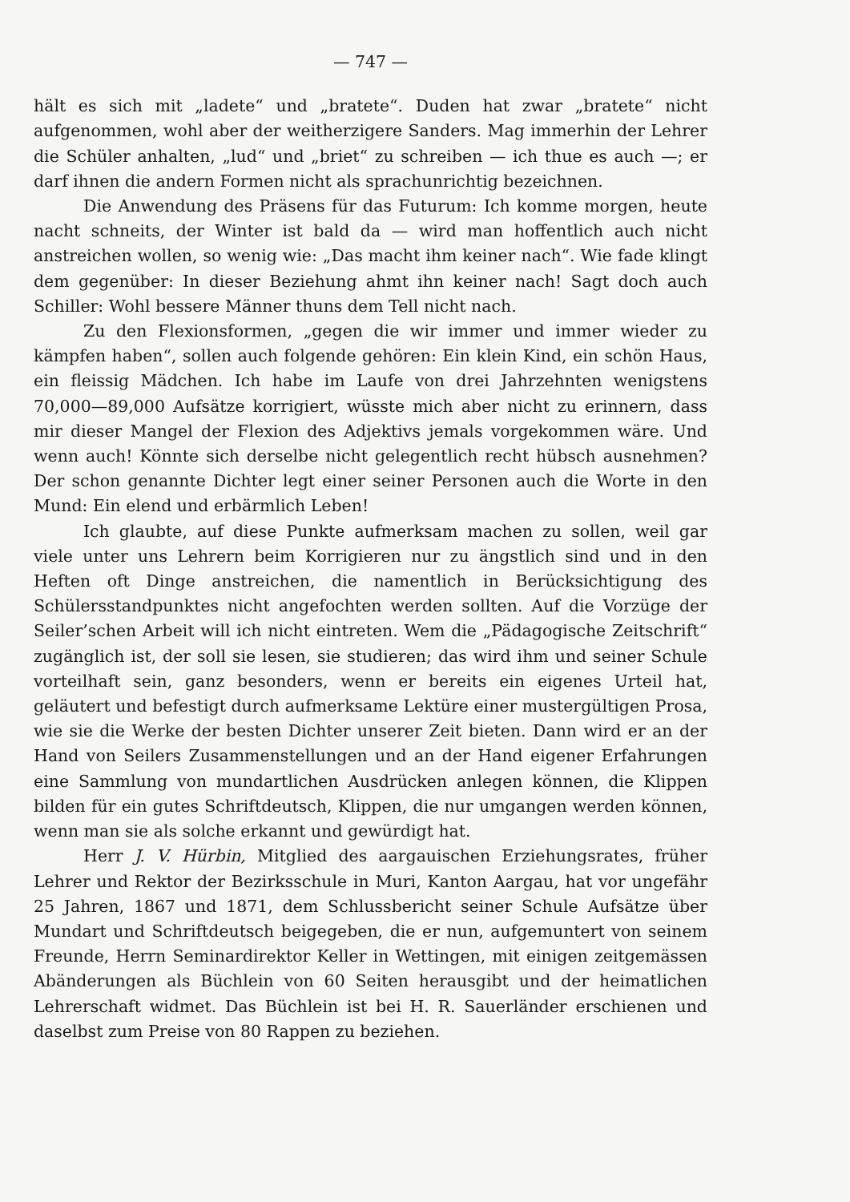— 747 —
hält es sich mit „ladete“ und „bratete“. Duden hat zwar „bratete“ nicht aufgenommen, wohl aber der weitherzigere Sanders. Mag immerhin der Lehrer die Schüler anhalten, „lud“ und „briet“ zu schreiben — ich thue es auch —; er darf ihnen die andern Formen nicht als sprachunrichtig bezeichnen.
Die Anwendung des Präsens für das Futurum: Ich komme morgen, heute nacht schneits, der Winter ist bald da — wird man hoffentlich auch nicht anstreichen wollen, so wenig wie: „Das macht ihm keiner nach“. Wie fade klingt dem gegenüber: In dieser Beziehung ahmt ihn keiner nach! Sagt doch auch Schiller: Wohl bessere Männer thuns dem Tell nicht nach.
Zu den Flexionsformen, „gegen die wir immer und immer wieder zu kämpfen haben“, sollen auch folgende gehören: Ein klein Kind, ein schön Haus, ein fleissig Mädchen. Ich habe im Laufe von drei Jahrzehnten wenigstens 70,000—89,000 Aufsätze korrigiert, wüsste mich aber nicht zu erinnern, dass mir dieser Mangel der Flexion des Adjektivs jemals vorgekommen wäre. Und wenn auch! Könnte sich derselbe nicht gelegentlich recht hübsch ausnehmen? Der schon genannte Dichter legt einer seiner Personen auch die Worte in den Mund: Ein elend und erbärmlich Leben!
Ich glaubte, auf diese Punkte aufmerksam machen zu sollen, weil gar viele unter uns Lehrern beim Korrigieren nur zu ängstlich sind und in den Heften oft Dinge anstreichen, die namentlich in Berücksichtigung des Schülersstandpunktes nicht angefochten werden sollten. Auf die Vorzüge der Seiler’schen Arbeit will ich nicht eintreten. Wem die „Pädagogische Zeitschrift“ zugänglich ist, der soll sie lesen, sie studieren; das wird ihm und seiner Schule vorteilhaft sein, ganz besonders, wenn er bereits ein eigenes Urteil hat, geläutert und befestigt durch aufmerksame Lektüre einer mustergültigen Prosa, wie sie die Werke der besten Dichter unserer Zeit bieten. Dann wird er an der Hand von Seilers Zusammenstellungen und an der Hand eigener Erfahrungen eine Sammlung von mundartlichen Ausdrücken anlegen können, die Klippen bilden für ein gutes Schriftdeutsch, Klippen, die nur umgangen werden können, wenn man sie als solche erkannt und gewürdigt hat.
Herr J. V. Hürbin, Mitglied des aargauischen Erziehungsrates, früher Lehrer und Rektor der Bezirksschule in Muri, Kanton Aargau, hat vor ungefähr 25 Jahren, 1867 und 1871, dem Schlussbericht seiner Schule Aufsätze über Mundart und Schriftdeutsch beigegeben, die er nun, aufgemuntert von seinem Freunde, Herrn Seminardirektor Keller in Wettingen, mit einigen zeitgemässen Abänderungen als Büchlein von 60 Seiten herausgibt und der heimatlichen Lehrerschaft widmet. Das Büchlein ist bei H. R. Sauerländer erschienen und daselbst zum Preise von 80 Rappen zu beziehen.